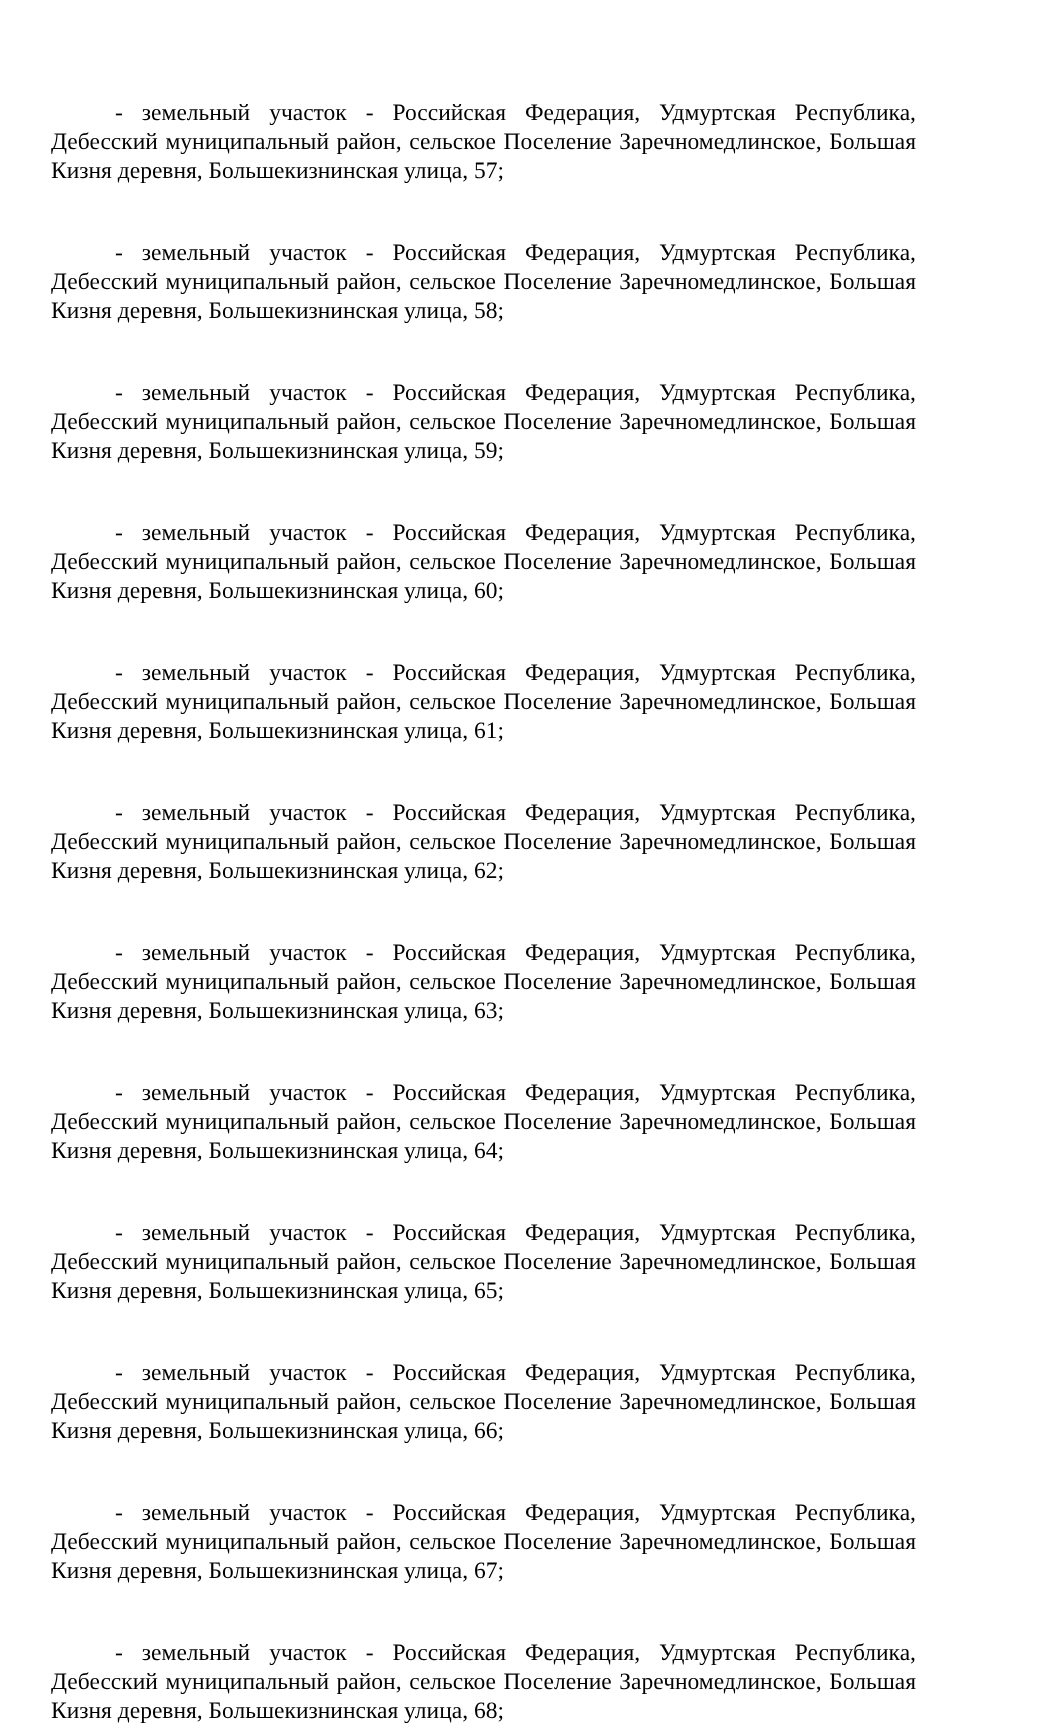- земельный участок - Российская Федерация, Удмуртская Республика, Дебесский муниципальный район, сельское Поселение Заречномедлинское, Большая Кизня деревня, Большекизнинская улица, 57;
- земельный участок - Российская Федерация, Удмуртская Республика, Дебесский муниципальный район, сельское Поселение Заречномедлинское, Большая Кизня деревня, Большекизнинская улица, 58;
- земельный участок - Российская Федерация, Удмуртская Республика, Дебесский муниципальный район, сельское Поселение Заречномедлинское, Большая Кизня деревня, Большекизнинская улица, 59;
- земельный участок - Российская Федерация, Удмуртская Республика, Дебесский муниципальный район, сельское Поселение Заречномедлинское, Большая Кизня деревня, Большекизнинская улица, 60;
- земельный участок - Российская Федерация, Удмуртская Республика, Дебесский муниципальный район, сельское Поселение Заречномедлинское, Большая Кизня деревня, Большекизнинская улица, 61;
- земельный участок - Российская Федерация, Удмуртская Республика, Дебесский муниципальный район, сельское Поселение Заречномедлинское, Большая Кизня деревня, Большекизнинская улица, 62;
- земельный участок - Российская Федерация, Удмуртская Республика, Дебесский муниципальный район, сельское Поселение Заречномедлинское, Большая Кизня деревня, Большекизнинская улица, 63;
- земельный участок - Российская Федерация, Удмуртская Республика, Дебесский муниципальный район, сельское Поселение Заречномедлинское, Большая Кизня деревня, Большекизнинская улица, 64;
- земельный участок - Российская Федерация, Удмуртская Республика, Дебесский муниципальный район, сельское Поселение Заречномедлинское, Большая Кизня деревня, Большекизнинская улица, 65;
- земельный участок - Российская Федерация, Удмуртская Республика, Дебесский муниципальный район, сельское Поселение Заречномедлинское, Большая Кизня деревня, Большекизнинская улица, 66;
- земельный участок - Российская Федерация, Удмуртская Республика, Дебесский муниципальный район, сельское Поселение Заречномедлинское, Большая Кизня деревня, Большекизнинская улица, 67;
- земельный участок - Российская Федерация, Удмуртская Республика, Дебесский муниципальный район, сельское Поселение Заречномедлинское, Большая Кизня деревня, Большекизнинская улица, 68;